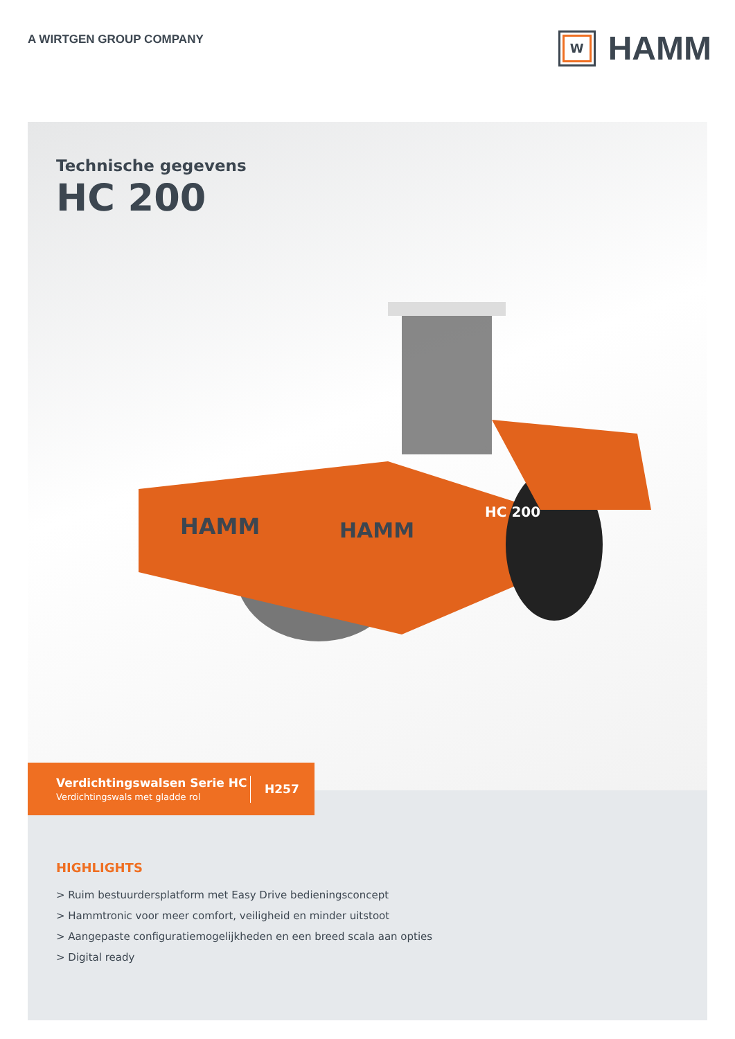A WIRTGEN GROUP COMPANY
W
HAMM
Technische gegevens
HC 200
HAMM
HAMM
HC 200
Verdichtingswalsen Serie HC
Verdichtingswals met gladde rol
H257
HIGHLIGHTS
> Ruim bestuurdersplatform met Easy Drive bedieningsconcept
> Hammtronic voor meer comfort, veiligheid en minder uitstoot
> Aangepaste configuratiemogelijkheden en een breed scala aan opties
> Digital ready